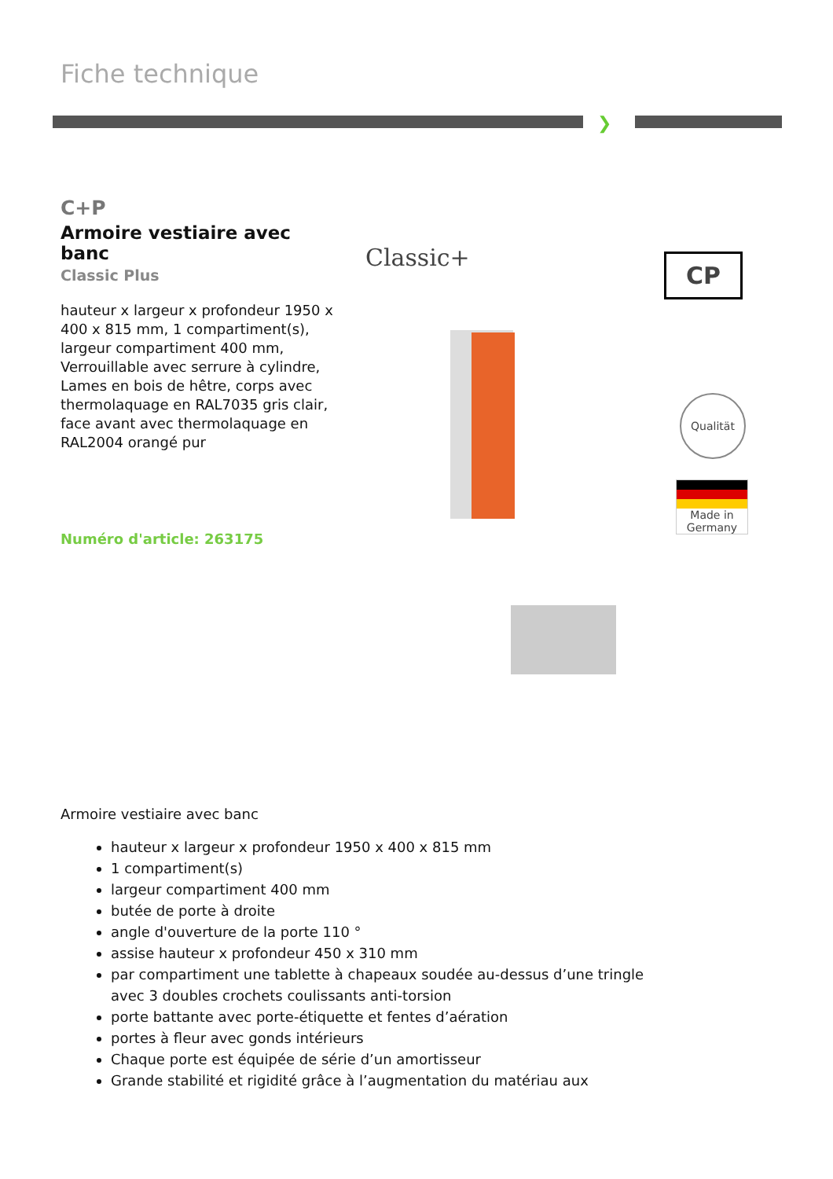Fiche technique
❯
C+P
Armoire vestiaire avec banc
Classic Plus
hauteur x largeur x profondeur 1950 x 400 x 815 mm, 1 compartiment(s), largeur compartiment 400 mm, Verrouillable avec serrure à cylindre, Lames en bois de hêtre, corps avec thermolaquage en RAL7035 gris clair, face avant avec thermolaquage en RAL2004 orangé pur
Numéro d'article: 263175
Classic+ CP
Qualität
Made in Germany
Armoire vestiaire avec banc
hauteur x largeur x profondeur 1950 x 400 x 815 mm
1 compartiment(s)
largeur compartiment 400 mm
butée de porte à droite
angle d'ouverture de la porte 110 °
assise hauteur x profondeur 450 x 310 mm
par compartiment une tablette à chapeaux soudée au-dessus d’une tringle avec 3 doubles crochets coulissants anti-torsion
porte battante avec porte-étiquette et fentes d’aération
portes à fleur avec gonds intérieurs
Chaque porte est équipée de série d’un amortisseur
Grande stabilité et rigidité grâce à l’augmentation du matériau aux